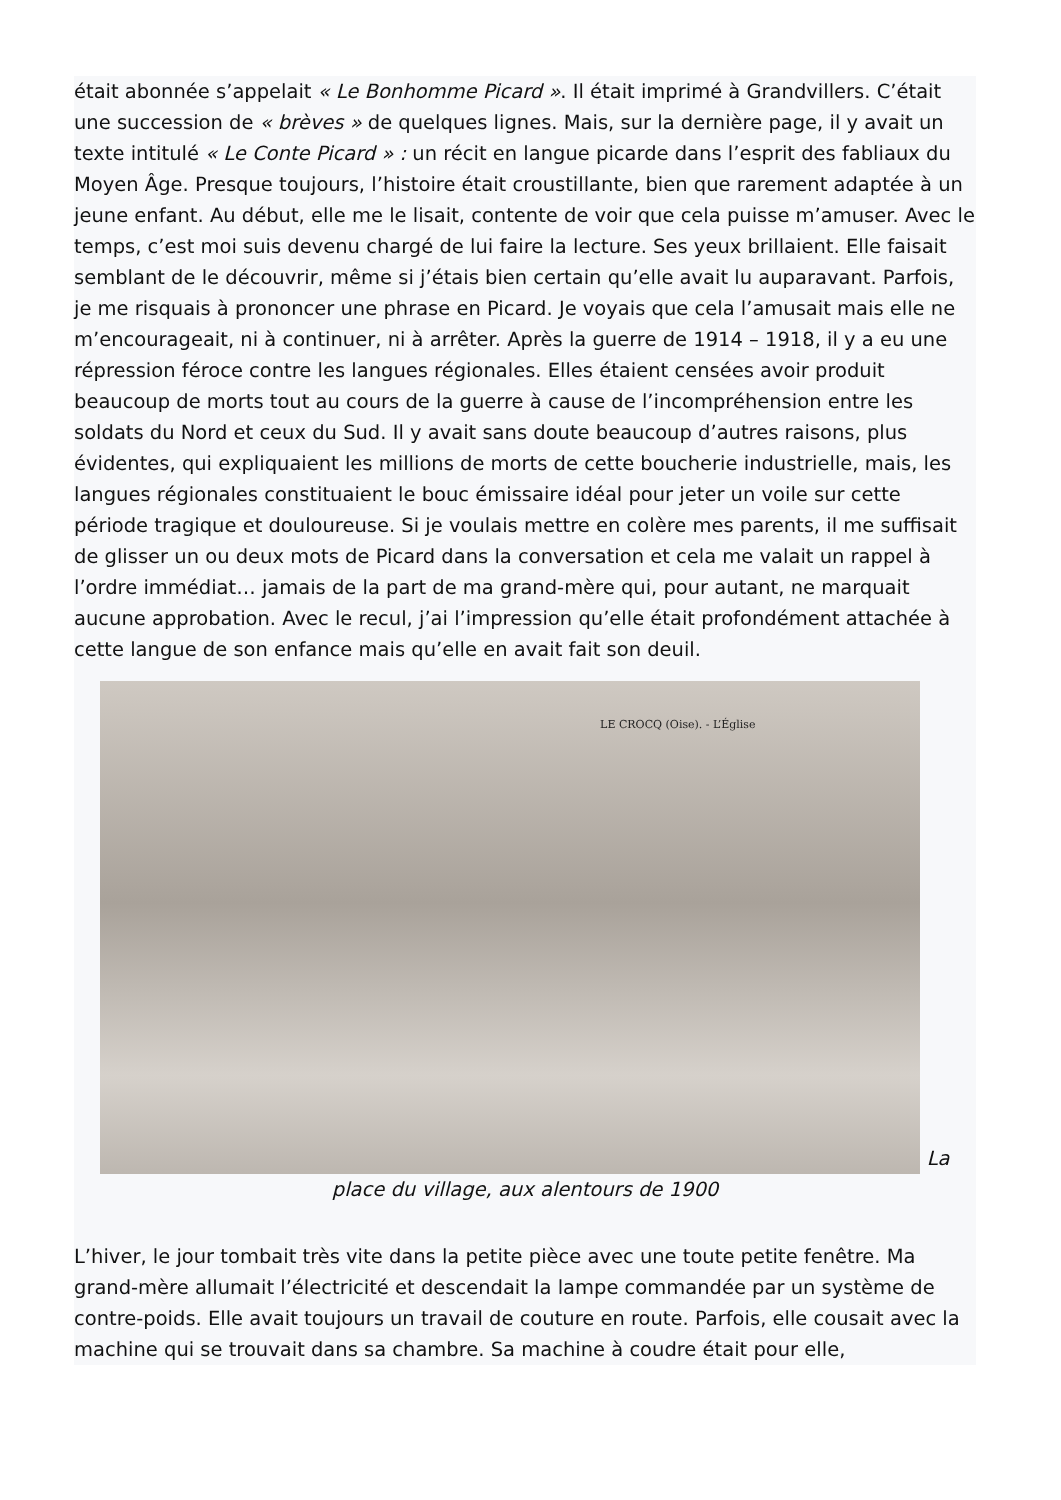était abonnée s’appelait « Le Bonhomme Picard ». Il était imprimé à Grandvillers. C’était une succession de « brèves » de quelques lignes. Mais, sur la dernière page, il y avait un texte intitulé « Le Conte Picard » : un récit en langue picarde dans l’esprit des fabliaux du Moyen Âge. Presque toujours, l’histoire était croustillante, bien que rarement adaptée à un jeune enfant. Au début, elle me le lisait, contente de voir que cela puisse m’amuser. Avec le temps, c’est moi suis devenu chargé de lui faire la lecture. Ses yeux brillaient. Elle faisait semblant de le découvrir, même si j’étais bien certain qu’elle avait lu auparavant. Parfois, je me risquais à prononcer une phrase en Picard. Je voyais que cela l’amusait mais elle ne m’encourageait, ni à continuer, ni à arrêter. Après la guerre de 1914 – 1918, il y a eu une répression féroce contre les langues régionales. Elles étaient censées avoir produit beaucoup de morts tout au cours de la guerre à cause de l’incompréhension entre les soldats du Nord et ceux du Sud. Il y avait sans doute beaucoup d’autres raisons, plus évidentes, qui expliquaient les millions de morts de cette boucherie industrielle, mais, les langues régionales constituaient le bouc émissaire idéal pour jeter un voile sur cette période tragique et douloureuse. Si je voulais mettre en colère mes parents, il me suffisait de glisser un ou deux mots de Picard dans la conversation et cela me valait un rappel à l’ordre immédiat… jamais de la part de ma grand-mère qui, pour autant, ne marquait aucune approbation. Avec le recul, j’ai l’impression qu’elle était profondément attachée à cette langue de son enfance mais qu’elle en avait fait son deuil.
LE CROCQ (Oise). - L’Église
La place du village, aux alentours de 1900
L’hiver, le jour tombait très vite dans la petite pièce avec une toute petite fenêtre. Ma grand-mère allumait l’électricité et descendait la lampe commandée par un système de contre-poids. Elle avait toujours un travail de couture en route. Parfois, elle cousait avec la machine qui se trouvait dans sa chambre. Sa machine à coudre était pour elle,